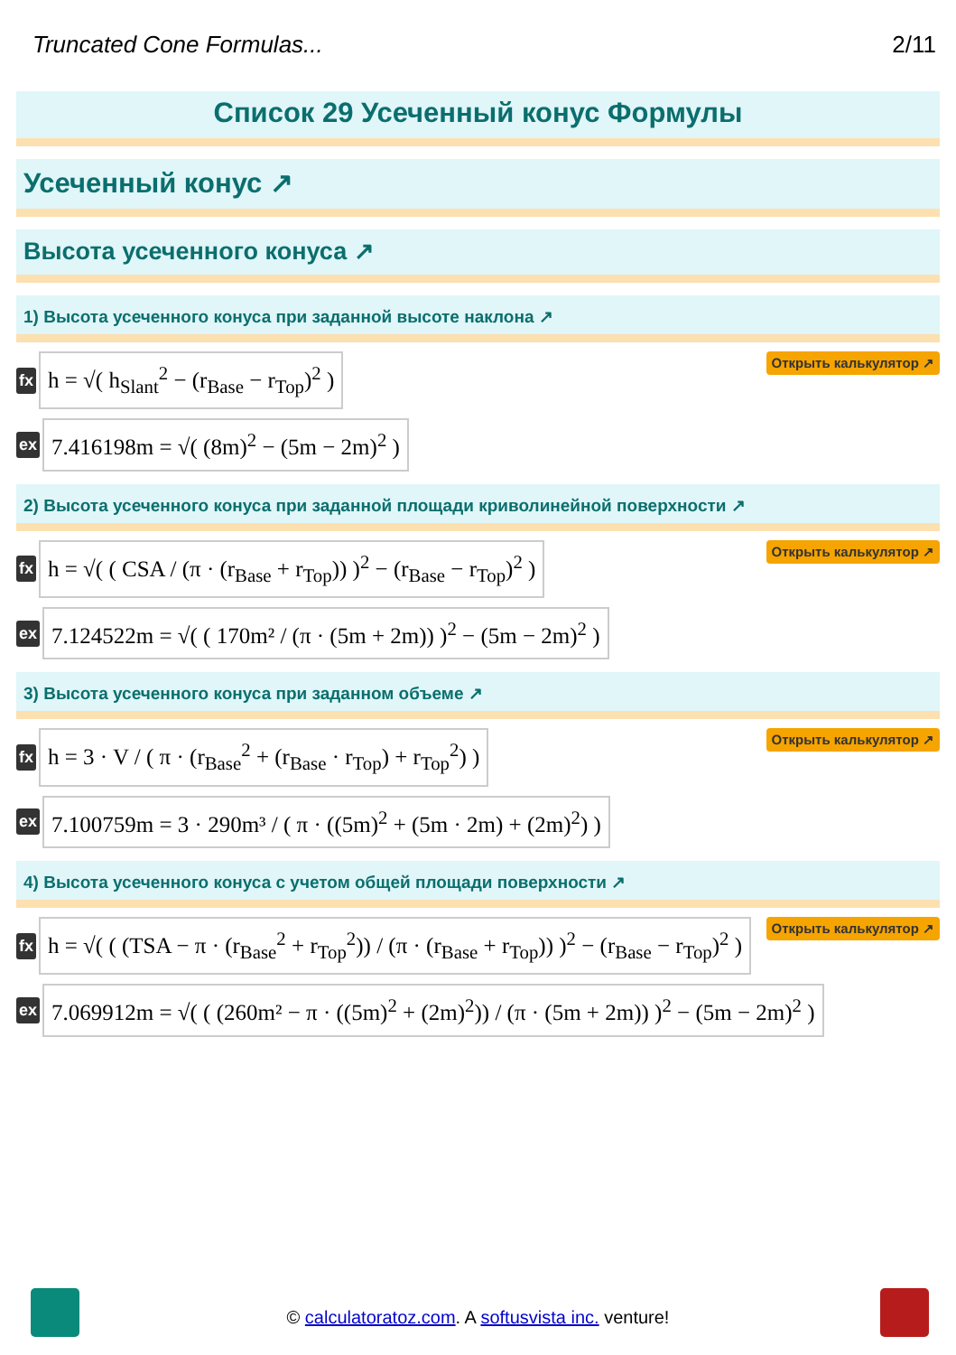Truncated Cone Formulas... 2/11
Список 29 Усеченный конус Формулы
Усеченный конус ↗
Высота усеченного конуса ↗
1) Высота усеченного конуса при заданной высоте наклона ↗
fx
h = √( h<sub>Slant</sub><sup>2</sup> − (r<sub>Base</sub> − r<sub>Top</sub>)<sup>2</sup> )
Открыть калькулятор ↗
ex
7.416198m = √( (8m)<sup>2</sup> − (5m − 2m)<sup>2</sup> )
2) Высота усеченного конуса при заданной площади криволинейной поверхности ↗
fx
h = √( ( CSA / (π · (r<sub>Base</sub> + r<sub>Top</sub>)) )<sup>2</sup> − (r<sub>Base</sub> − r<sub>Top</sub>)<sup>2</sup> )
Открыть калькулятор ↗
ex
7.124522m = √( ( 170m² / (π · (5m + 2m)) )<sup>2</sup> − (5m − 2m)<sup>2</sup> )
3) Высота усеченного конуса при заданном объеме ↗
fx
h = 3 · V / ( π · (r<sub>Base</sub><sup>2</sup> + (r<sub>Base</sub> · r<sub>Top</sub>) + r<sub>Top</sub><sup>2</sup>) )
Открыть калькулятор ↗
ex
7.100759m = 3 · 290m³ / ( π · ((5m)<sup>2</sup> + (5m · 2m) + (2m)<sup>2</sup>) )
4) Высота усеченного конуса с учетом общей площади поверхности ↗
fx
h = √( ( (TSA − π · (r<sub>Base</sub><sup>2</sup> + r<sub>Top</sub><sup>2</sup>)) / (π · (r<sub>Base</sub> + r<sub>Top</sub>)) )<sup>2</sup> − (r<sub>Base</sub> − r<sub>Top</sub>)<sup>2</sup> )
Открыть калькулятор ↗
ex
7.069912m = √( ( (260m² − π · ((5m)<sup>2</sup> + (2m)<sup>2</sup>)) / (π · (5m + 2m)) )<sup>2</sup> − (5m − 2m)<sup>2</sup> )
© calculatoratoz.com. A softusvista inc. venture!